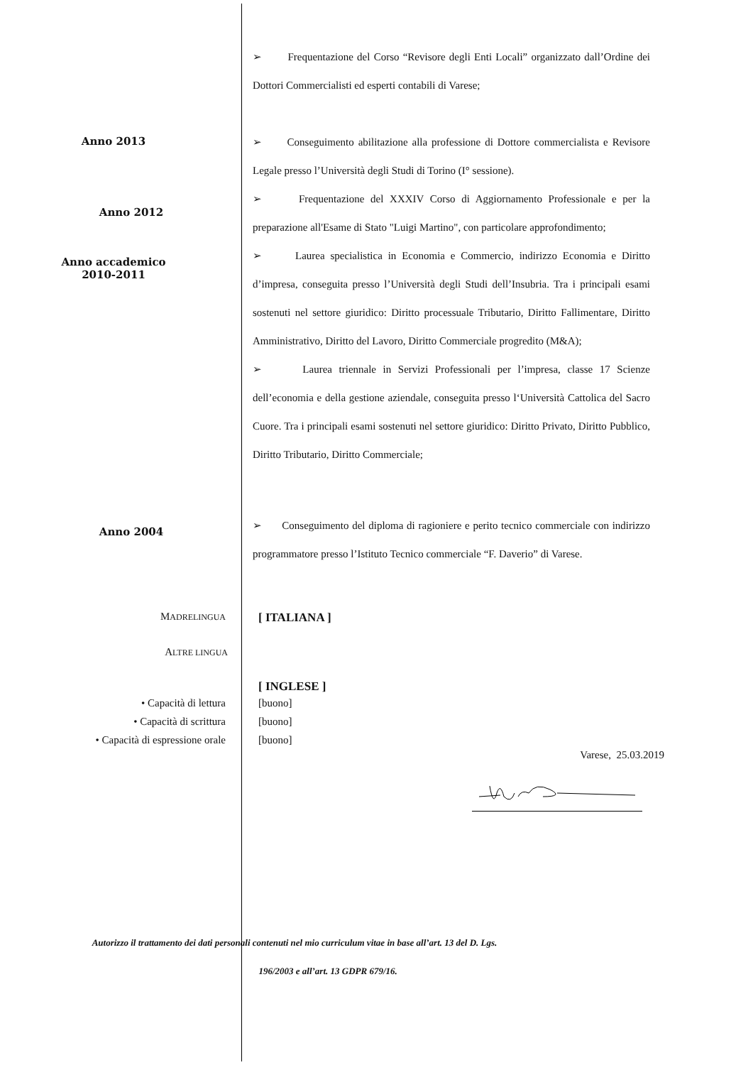➢ Frequentazione del Corso “Revisore degli Enti Locali” organizzato dall’Ordine dei Dottori Commercialisti ed esperti contabili di Varese;
Anno 2013
➢ Conseguimento abilitazione alla professione di Dottore commercialista e Revisore Legale presso l’Università degli Studi di Torino (I° sessione).
Anno 2012
➢ Frequentazione del XXXIV Corso di Aggiornamento Professionale e per la preparazione all'Esame di Stato "Luigi Martino", con particolare approfondimento;
Anno accademico
2010-2011
➢ Laurea specialistica in Economia e Commercio, indirizzo Economia e Diritto d’impresa, conseguita presso l’Università degli Studi dell’Insubria. Tra i principali esami sostenuti nel settore giuridico: Diritto processuale Tributario, Diritto Fallimentare, Diritto Amministrativo, Diritto del Lavoro, Diritto Commerciale progredito (M&A);
➢ Laurea triennale in Servizi Professionali per l’impresa, classe 17 Scienze dell’economia e della gestione aziendale, conseguita presso l‘Università Cattolica del Sacro Cuore. Tra i principali esami sostenuti nel settore giuridico: Diritto Privato, Diritto Pubblico, Diritto Tributario, Diritto Commerciale;
Anno 2004
➢ Conseguimento del diploma di ragioniere e perito tecnico commerciale con indirizzo programmatore presso l’Istituto Tecnico commerciale “F. Daverio” di Varese.
MADRELINGUA
[ ITALIANA ]
ALTRE LINGUA
[ INGLESE ]
• Capacità di lettura
• Capacità di scrittura
• Capacità di espressione orale
[buono]
[buono]
[buono]
Varese, 25.03.2019
Autorizzo il trattamento dei dati personali contenuti nel mio curriculum vitae in base all’art. 13 del D. Lgs.
196/2003 e all’art. 13 GDPR 679/16.